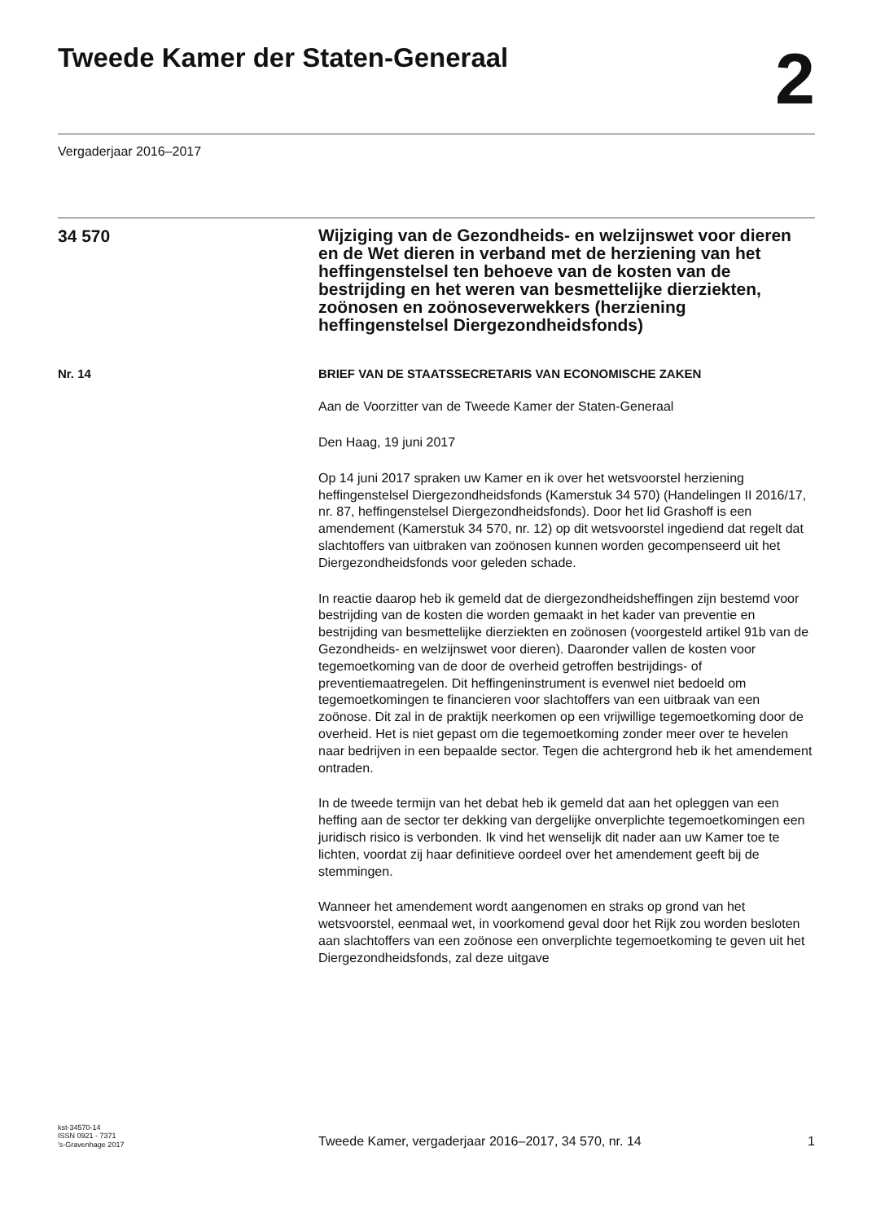Tweede Kamer der Staten-Generaal
2
Vergaderjaar 2016–2017
34 570
Wijziging van de Gezondheids- en welzijnswet voor dieren en de Wet dieren in verband met de herziening van het heffingenstelsel ten behoeve van de kosten van de bestrijding en het weren van besmettelijke dierziekten, zoönosen en zoönoseverwekkers (herziening heffingenstelsel Diergezondheidsfonds)
Nr. 14 BRIEF VAN DE STAATSSECRETARIS VAN ECONOMISCHE ZAKEN
Aan de Voorzitter van de Tweede Kamer der Staten-Generaal
Den Haag, 19 juni 2017
Op 14 juni 2017 spraken uw Kamer en ik over het wetsvoorstel herziening heffingenstelsel Diergezondheidsfonds (Kamerstuk 34 570) (Handelingen II 2016/17, nr. 87, heffingenstelsel Diergezondheidsfonds). Door het lid Grashoff is een amendement (Kamerstuk 34 570, nr. 12) op dit wetsvoorstel ingediend dat regelt dat slachtoffers van uitbraken van zoönosen kunnen worden gecompenseerd uit het Diergezondheidsfonds voor geleden schade.
In reactie daarop heb ik gemeld dat de diergezondheidsheffingen zijn bestemd voor bestrijding van de kosten die worden gemaakt in het kader van preventie en bestrijding van besmettelijke dierziekten en zoönosen (voorgesteld artikel 91b van de Gezondheids- en welzijnswet voor dieren). Daaronder vallen de kosten voor tegemoetkoming van de door de overheid getroffen bestrijdings- of preventiemaatregelen. Dit heffingeninstrument is evenwel niet bedoeld om tegemoetkomingen te financieren voor slachtoffers van een uitbraak van een zoönose. Dit zal in de praktijk neerkomen op een vrijwillige tegemoetkoming door de overheid. Het is niet gepast om die tegemoetkoming zonder meer over te hevelen naar bedrijven in een bepaalde sector. Tegen die achtergrond heb ik het amendement ontraden.
In de tweede termijn van het debat heb ik gemeld dat aan het opleggen van een heffing aan de sector ter dekking van dergelijke onverplichte tegemoetkomingen een juridisch risico is verbonden. Ik vind het wenselijk dit nader aan uw Kamer toe te lichten, voordat zij haar definitieve oordeel over het amendement geeft bij de stemmingen.
Wanneer het amendement wordt aangenomen en straks op grond van het wetsvoorstel, eenmaal wet, in voorkomend geval door het Rijk zou worden besloten aan slachtoffers van een zoönose een onverplichte tegemoetkoming te geven uit het Diergezondheidsfonds, zal deze uitgave
kst-34570-14
ISSN 0921 - 7371
’s-Gravenhage 2017
Tweede Kamer, vergaderjaar 2016–2017, 34 570, nr. 14
1